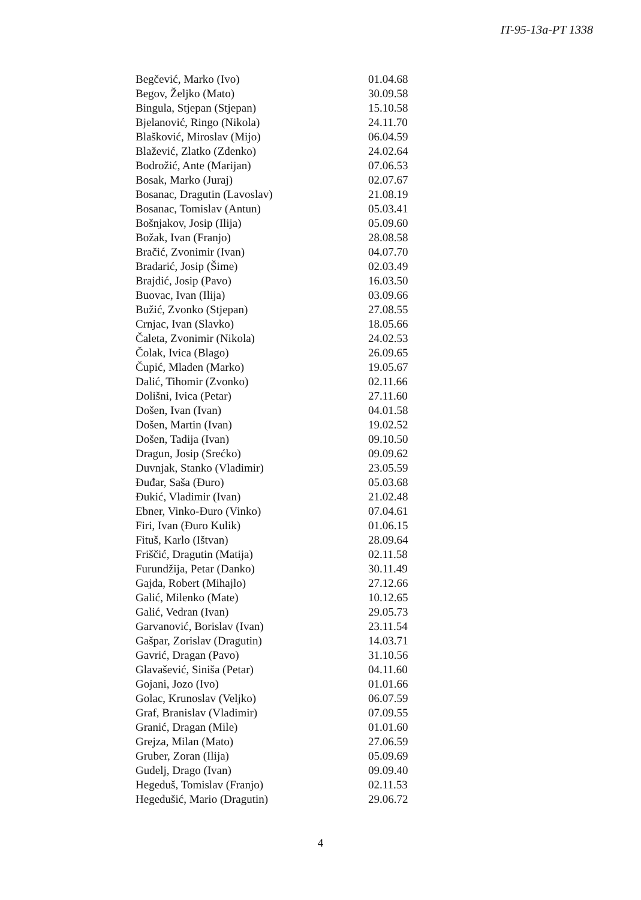IT-95-13a-PT 1338
| Begčević, Marko (Ivo) | 01.04.68 |
| Begov, Željko (Mato) | 30.09.58 |
| Bingula, Stjepan (Stjepan) | 15.10.58 |
| Bjelanović, Ringo (Nikola) | 24.11.70 |
| Blašković, Miroslav (Mijo) | 06.04.59 |
| Blažević, Zlatko (Zdenko) | 24.02.64 |
| Bodrožić, Ante (Marijan) | 07.06.53 |
| Bosak, Marko (Juraj) | 02.07.67 |
| Bosanac, Dragutin (Lavoslav) | 21.08.19 |
| Bosanac, Tomislav (Antun) | 05.03.41 |
| Bošnjakov, Josip (Ilija) | 05.09.60 |
| Božak, Ivan (Franjo) | 28.08.58 |
| Bračić, Zvonimir (Ivan) | 04.07.70 |
| Bradarić, Josip (Šime) | 02.03.49 |
| Brajdić, Josip (Pavo) | 16.03.50 |
| Buovac, Ivan (Ilija) | 03.09.66 |
| Bužić, Zvonko (Stjepan) | 27.08.55 |
| Crnjac, Ivan (Slavko) | 18.05.66 |
| Čaleta, Zvonimir (Nikola) | 24.02.53 |
| Čolak, Ivica (Blago) | 26.09.65 |
| Čupić, Mladen (Marko) | 19.05.67 |
| Dalić, Tihomir (Zvonko) | 02.11.66 |
| Dolišni, Ivica (Petar) | 27.11.60 |
| Došen, Ivan (Ivan) | 04.01.58 |
| Došen, Martin (Ivan) | 19.02.52 |
| Došen, Tadija (Ivan) | 09.10.50 |
| Dragun, Josip (Srećko) | 09.09.62 |
| Duvnjak, Stanko (Vladimir) | 23.05.59 |
| Đuđar, Saša (Đuro) | 05.03.68 |
| Đukić, Vladimir (Ivan) | 21.02.48 |
| Ebner, Vinko-Đuro (Vinko) | 07.04.61 |
| Firi, Ivan (Đuro Kulik) | 01.06.15 |
| Fituš, Karlo (Ištvan) | 28.09.64 |
| Friščić, Dragutin (Matija) | 02.11.58 |
| Furundžija, Petar (Danko) | 30.11.49 |
| Gajda, Robert (Mihajlo) | 27.12.66 |
| Galić, Milenko (Mate) | 10.12.65 |
| Galić, Vedran (Ivan) | 29.05.73 |
| Garvanović, Borislav (Ivan) | 23.11.54 |
| Gašpar, Zorislav (Dragutin) | 14.03.71 |
| Gavrić, Dragan (Pavo) | 31.10.56 |
| Glavašević, Siniša (Petar) | 04.11.60 |
| Gojani, Jozo (Ivo) | 01.01.66 |
| Golac, Krunoslav (Veljko) | 06.07.59 |
| Graf, Branislav (Vladimir) | 07.09.55 |
| Granić, Dragan (Mile) | 01.01.60 |
| Grejza, Milan (Mato) | 27.06.59 |
| Gruber, Zoran (Ilija) | 05.09.69 |
| Gudelj, Drago (Ivan) | 09.09.40 |
| Hegeduš, Tomislav (Franjo) | 02.11.53 |
| Hegedušić, Mario (Dragutin) | 29.06.72 |
4